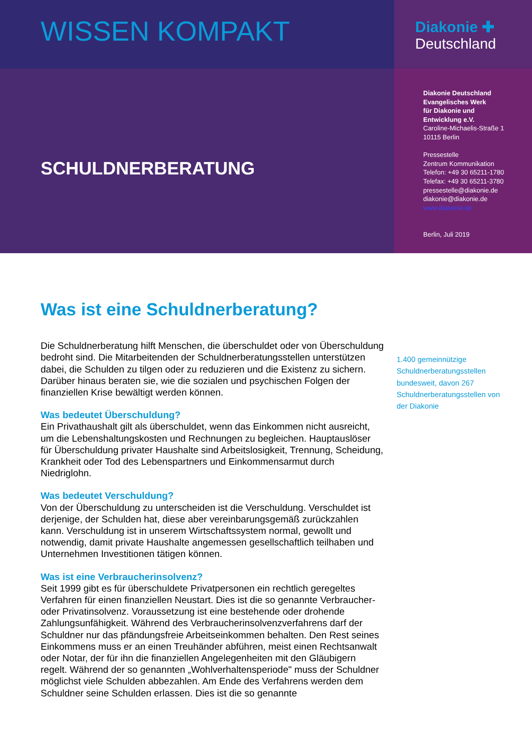WISSEN KOMPAKT
Diakonie ✚
Deutschland
SCHULDNERBERATUNG
Diakonie Deutschland
Evangelisches Werk
für Diakonie und
Entwicklung e.V.
Caroline-Michaelis-Straße 1
10115 Berlin
Pressestelle
Zentrum Kommunikation
Telefon: +49 30 65211-1780
Telefax: +49 30 65211-3780
pressestelle@diakonie.de
diakonie@diakonie.de
www.diakonie.de
Berlin, Juli 2019
Was ist eine Schuldnerberatung?
Die Schuldnerberatung hilft Menschen, die überschuldet oder von Überschuldung bedroht sind. Die Mitarbeitenden der Schuldnerberatungsstellen unterstützen dabei, die Schulden zu tilgen oder zu reduzieren und die Existenz zu sichern. Darüber hinaus beraten sie, wie die sozialen und psychischen Folgen der finanziellen Krise bewältigt werden können.
Was bedeutet Überschuldung?
Ein Privathaushalt gilt als überschuldet, wenn das Einkommen nicht ausreicht, um die Lebenshaltungskosten und Rechnungen zu begleichen. Hauptauslöser für Überschuldung privater Haushalte sind Arbeitslosigkeit, Trennung, Scheidung, Krankheit oder Tod des Lebenspartners und Einkommensarmut durch Niedriglohn.
Was bedeutet Verschuldung?
Von der Überschuldung zu unterscheiden ist die Verschuldung. Verschuldet ist derjenige, der Schulden hat, diese aber vereinbarungsgemäß zurückzahlen kann. Verschuldung ist in unserem Wirtschaftssystem normal, gewollt und notwendig, damit private Haushalte angemessen gesellschaftlich teilhaben und Unternehmen Investitionen tätigen können.
Was ist eine Verbraucherinsolvenz?
Seit 1999 gibt es für überschuldete Privatpersonen ein rechtlich geregeltes Verfahren für einen finanziellen Neustart. Dies ist die so genannte Verbraucher- oder Privatinsolvenz. Voraussetzung ist eine bestehende oder drohende Zahlungsunfähigkeit. Während des Verbraucherinsolvenzverfahrens darf der Schuldner nur das pfändungsfreie Arbeitseinkommen behalten. Den Rest seines Einkommens muss er an einen Treuhänder abführen, meist einen Rechtsanwalt oder Notar, der für ihn die finanziellen Angelegenheiten mit den Gläubigern regelt. Während der so genannten „Wohlverhaltensperiode" muss der Schuldner möglichst viele Schulden abbezahlen. Am Ende des Verfahrens werden dem Schuldner seine Schulden erlassen. Dies ist die so genannte
1.400 gemeinnützige Schuldnerberatungsstellen bundesweit, davon 267 Schuldnerberatungsstellen von der Diakonie